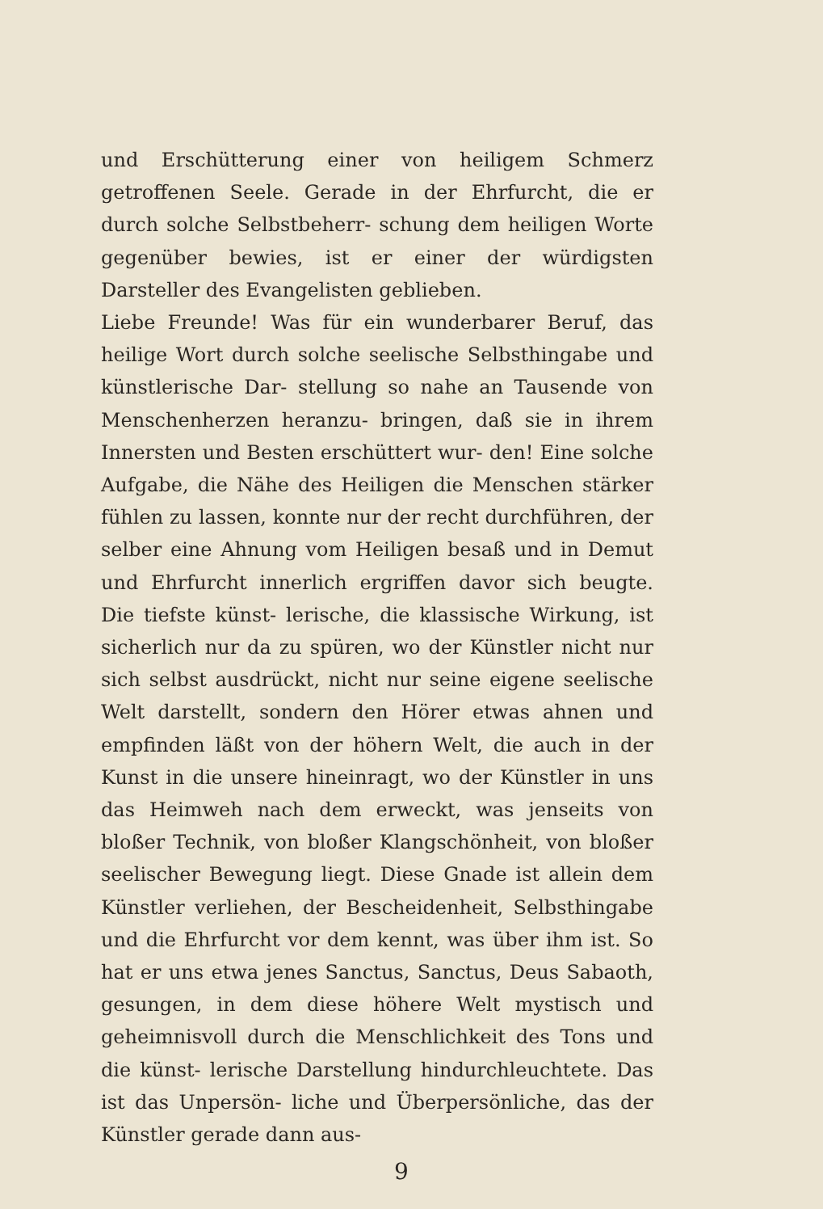und Erschütterung einer von heiligem Schmerz getroffenen Seele. Gerade in der Ehrfurcht, die er durch solche Selbstbeherr- schung dem heiligen Worte gegenüber bewies, ist er einer der würdigsten Darsteller des Evangelisten geblieben.
Liebe Freunde! Was für ein wunderbarer Beruf, das heilige Wort durch solche seelische Selbsthingabe und künstlerische Dar- stellung so nahe an Tausende von Menschenherzen heranzu- bringen, daß sie in ihrem Innersten und Besten erschüttert wur- den! Eine solche Aufgabe, die Nähe des Heiligen die Menschen stärker fühlen zu lassen, konnte nur der recht durchführen, der selber eine Ahnung vom Heiligen besaß und in Demut und Ehrfurcht innerlich ergriffen davor sich beugte. Die tiefste künst- lerische, die klassische Wirkung, ist sicherlich nur da zu spüren, wo der Künstler nicht nur sich selbst ausdrückt, nicht nur seine eigene seelische Welt darstellt, sondern den Hörer etwas ahnen und empfinden läßt von der höhern Welt, die auch in der Kunst in die unsere hineinragt, wo der Künstler in uns das Heimweh nach dem erweckt, was jenseits von bloßer Technik, von bloßer Klangschönheit, von bloßer seelischer Bewegung liegt. Diese Gnade ist allein dem Künstler verliehen, der Bescheidenheit, Selbsthingabe und die Ehrfurcht vor dem kennt, was über ihm ist. So hat er uns etwa jenes Sanctus, Sanctus, Deus Sabaoth, gesungen, in dem diese höhere Welt mystisch und geheimnisvoll durch die Menschlichkeit des Tons und die künst- lerische Darstellung hindurchleuchtete. Das ist das Unpersön- liche und Überpersönliche, das der Künstler gerade dann aus-
9